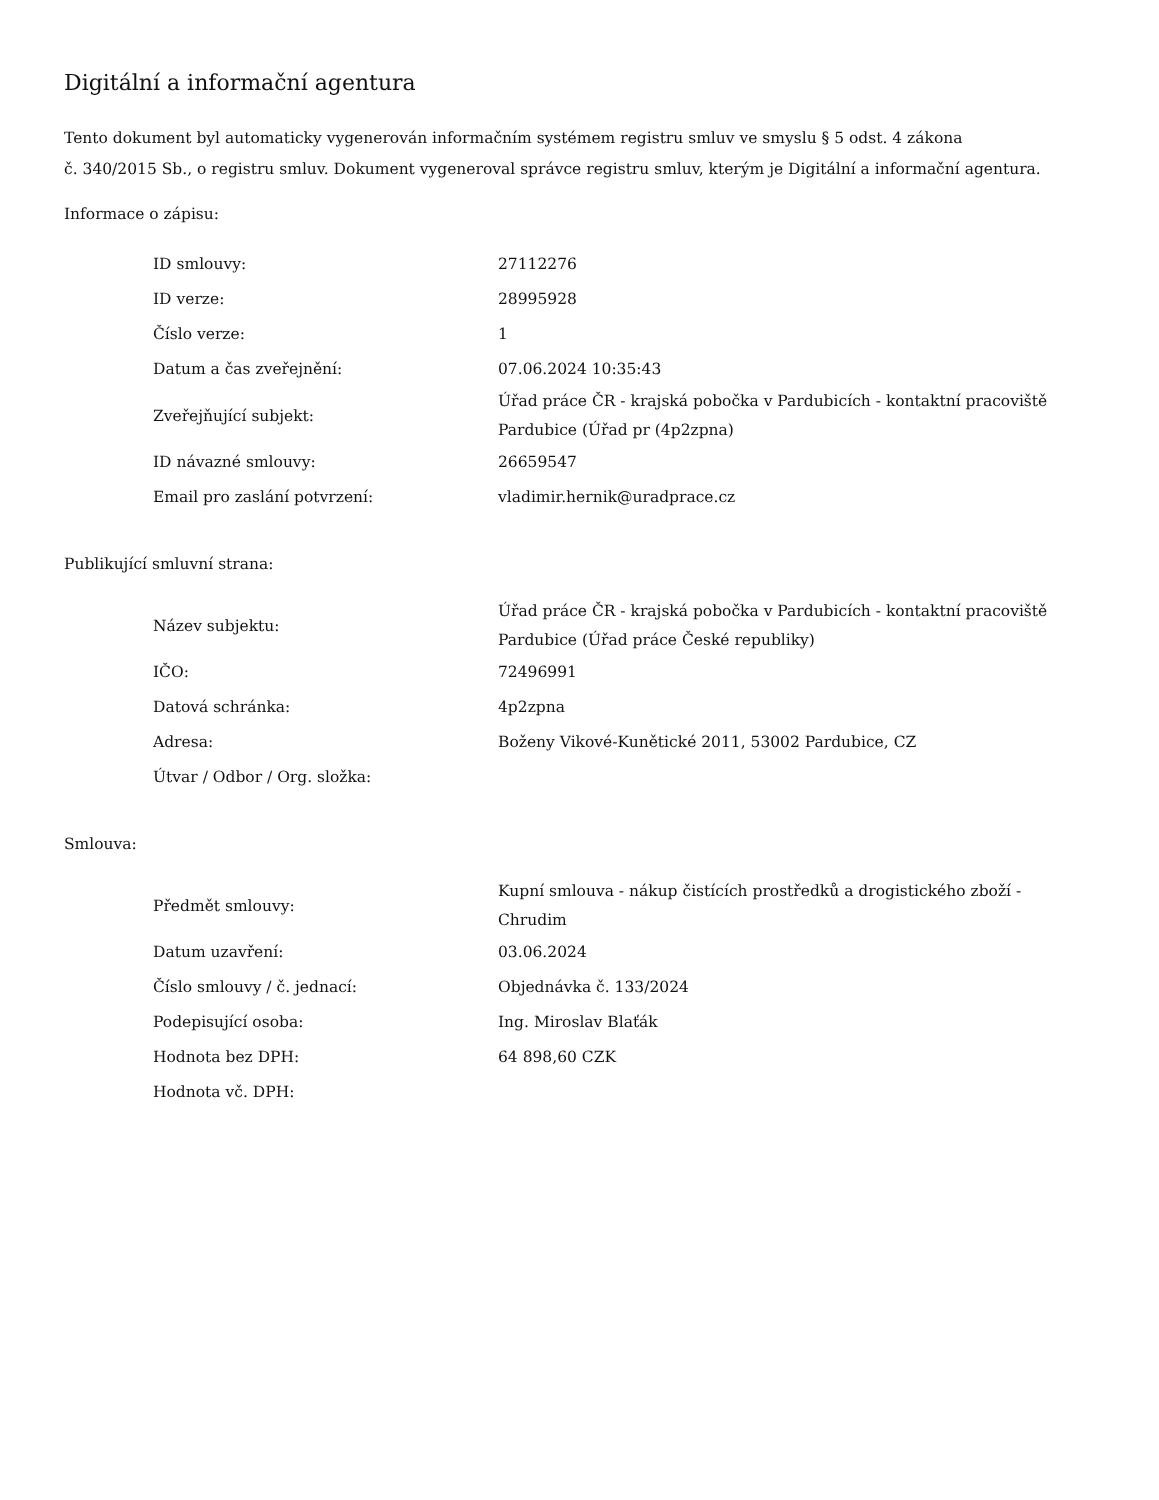Digitální a informační agentura
Tento dokument byl automaticky vygenerován informačním systémem registru smluv ve smyslu § 5 odst. 4 zákona
č. 340/2015 Sb., o registru smluv. Dokument vygeneroval správce registru smluv, kterým je Digitální a informační agentura.
Informace o zápisu:
| ID smlouvy: | 27112276 |
| ID verze: | 28995928 |
| Číslo verze: | 1 |
| Datum a čas zveřejnění: | 07.06.2024 10:35:43 |
| Zveřejňující subjekt: | Úřad práce ČR - krajská pobočka v Pardubicích - kontaktní pracoviště Pardubice (Úřad pr (4p2zpna) |
| ID návazné smlouvy: | 26659547 |
| Email pro zaslání potvrzení: | vladimir.hernik@uradprace.cz |
Publikující smluvní strana:
| Název subjektu: | Úřad práce ČR - krajská pobočka v Pardubicích - kontaktní pracoviště Pardubice (Úřad práce České republiky) |
| IČO: | 72496991 |
| Datová schránka: | 4p2zpna |
| Adresa: | Boženy Vikové-Kunětické 2011, 53002 Pardubice, CZ |
| Útvar / Odbor / Org. složka: | |
Smlouva:
| Předmět smlouvy: | Kupní smlouva - nákup čistících prostředků a drogistického zboží - Chrudim |
| Datum uzavření: | 03.06.2024 |
| Číslo smlouvy / č. jednací: | Objednávka č. 133/2024 |
| Podepisující osoba: | Ing. Miroslav Blaťák |
| Hodnota bez DPH: | 64 898,60 CZK |
| Hodnota vč. DPH: | |